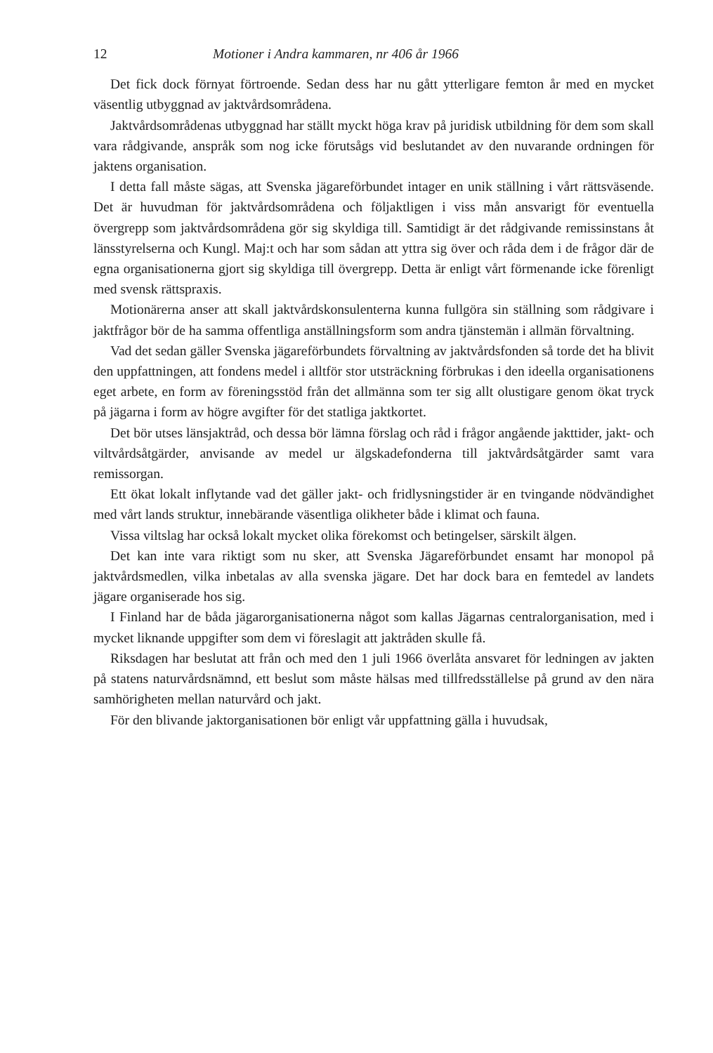12 Motioner i Andra kammaren, nr 406 år 1966
Det fick dock förnyat förtroende. Sedan dess har nu gått ytterligare femton år med en mycket väsentlig utbyggnad av jaktvårdsområdena.
Jaktvårdsområdenas utbyggnad har ställt myckt höga krav på juridisk utbildning för dem som skall vara rådgivande, anspråk som nog icke förutsågs vid beslutandet av den nuvarande ordningen för jaktens organisation.
I detta fall måste sägas, att Svenska jägareförbundet intager en unik ställning i vårt rättsväsende. Det är huvudman för jaktvårdsområdena och följaktligen i viss mån ansvarigt för eventuella övergrepp som jaktvårdsområdena gör sig skyldiga till. Samtidigt är det rådgivande remissinstans åt länsstyrelserna och Kungl. Maj:t och har som sådan att yttra sig över och råda dem i de frågor där de egna organisationerna gjort sig skyldiga till övergrepp. Detta är enligt vårt förmenande icke förenligt med svensk rättspraxis.
Motionärerna anser att skall jaktvårdskonsulenterna kunna fullgöra sin ställning som rådgivare i jaktfrågor bör de ha samma offentliga anställningsform som andra tjänstemän i allmän förvaltning.
Vad det sedan gäller Svenska jägareförbundets förvaltning av jaktvårdsfonden så torde det ha blivit den uppfattningen, att fondens medel i alltför stor utsträckning förbrukas i den ideella organisationens eget arbete, en form av föreningsstöd från det allmänna som ter sig allt olustigare genom ökat tryck på jägarna i form av högre avgifter för det statliga jaktkortet.
Det bör utses länsjaktråd, och dessa bör lämna förslag och råd i frågor angående jakttider, jakt- och viltvårdsåtgärder, anvisande av medel ur älgskadefonderna till jaktvårdsåtgärder samt vara remissorgan.
Ett ökat lokalt inflytande vad det gäller jakt- och fridlysningstider är en tvingande nödvändighet med vårt lands struktur, innebärande väsentliga olikheter både i klimat och fauna.
Vissa viltslag har också lokalt mycket olika förekomst och betingelser, särskilt älgen.
Det kan inte vara riktigt som nu sker, att Svenska Jägareförbundet ensamt har monopol på jaktvårdsmedlen, vilka inbetalas av alla svenska jägare. Det har dock bara en femtedel av landets jägare organiserade hos sig.
I Finland har de båda jägarorganisationerna något som kallas Jägarnas centralorganisation, med i mycket liknande uppgifter som dem vi föreslagit att jaktråden skulle få.
Riksdagen har beslutat att från och med den 1 juli 1966 överlåta ansvaret för ledningen av jakten på statens naturvårdsnämnd, ett beslut som måste hälsas med tillfredsställelse på grund av den nära samhörigheten mellan naturvård och jakt.
För den blivande jaktorganisationen bör enligt vår uppfattning gälla i huvudsak,